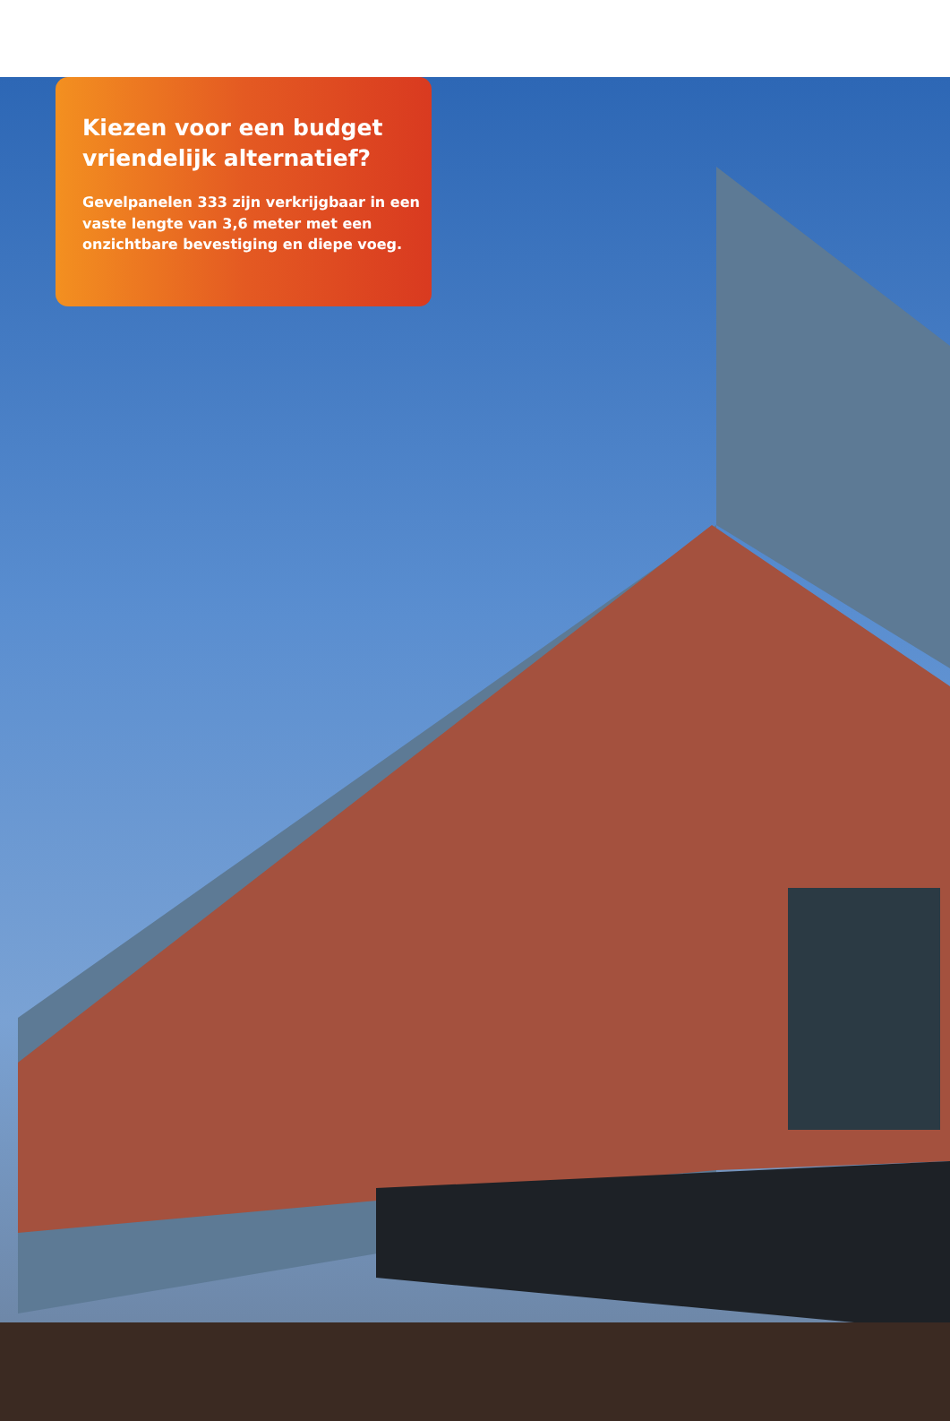Kiezen voor een budget vriendelijk alternatief?
Gevelpanelen 333 zijn verkrijgbaar in een vaste lengte van 3,6 meter met een onzichtbare bevestiging en diepe voeg.